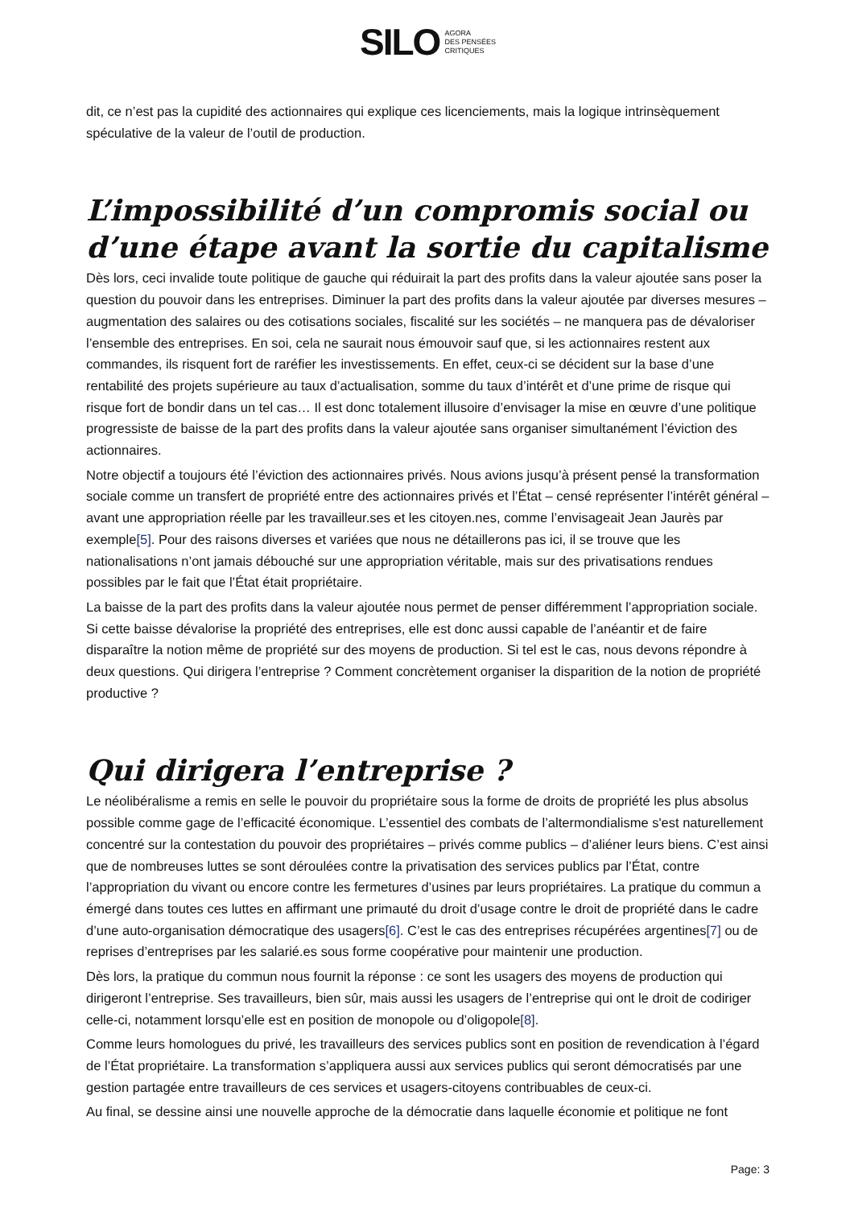SILO AGORA
DES PENSÉES
CRITIQUES
dit, ce n’est pas la cupidité des actionnaires qui explique ces licenciements, mais la logique intrinsèquement spéculative de la valeur de l’outil de production.
L’impossibilité d’un compromis social ou d’une étape avant la sortie du capitalisme
Dès lors, ceci invalide toute politique de gauche qui réduirait la part des profits dans la valeur ajoutée sans poser la question du pouvoir dans les entreprises. Diminuer la part des profits dans la valeur ajoutée par diverses mesures – augmentation des salaires ou des cotisations sociales, fiscalité sur les sociétés – ne manquera pas de dévaloriser l’ensemble des entreprises. En soi, cela ne saurait nous émouvoir sauf que, si les actionnaires restent aux commandes, ils risquent fort de raréfier les investissements. En effet, ceux-ci se décident sur la base d’une rentabilité des projets supérieure au taux d’actualisation, somme du taux d’intérêt et d’une prime de risque qui risque fort de bondir dans un tel cas… Il est donc totalement illusoire d’envisager la mise en œuvre d’une politique progressiste de baisse de la part des profits dans la valeur ajoutée sans organiser simultanément l’éviction des actionnaires.
Notre objectif a toujours été l’éviction des actionnaires privés. Nous avions jusqu’à présent pensé la transformation sociale comme un transfert de propriété entre des actionnaires privés et l’État – censé représenter l’intérêt général – avant une appropriation réelle par les travailleur.ses et les citoyen.nes, comme l’envisageait Jean Jaurès par exemple[5]. Pour des raisons diverses et variées que nous ne détaillerons pas ici, il se trouve que les nationalisations n’ont jamais débouché sur une appropriation véritable, mais sur des privatisations rendues possibles par le fait que l’État était propriétaire.
La baisse de la part des profits dans la valeur ajoutée nous permet de penser différemment l’appropriation sociale. Si cette baisse dévalorise la propriété des entreprises, elle est donc aussi capable de l’anéantir et de faire disparaître la notion même de propriété sur des moyens de production. Si tel est le cas, nous devons répondre à deux questions. Qui dirigera l’entreprise ? Comment concrètement organiser la disparition de la notion de propriété productive ?
Qui dirigera l’entreprise ?
Le néolibéralisme a remis en selle le pouvoir du propriétaire sous la forme de droits de propriété les plus absolus possible comme gage de l’efficacité économique. L’essentiel des combats de l’altermondialisme s'est naturellement concentré sur la contestation du pouvoir des propriétaires – privés comme publics – d’aliéner leurs biens. C’est ainsi que de nombreuses luttes se sont déroulées contre la privatisation des services publics par l’État, contre l’appropriation du vivant ou encore contre les fermetures d’usines par leurs propriétaires. La pratique du commun a émergé dans toutes ces luttes en affirmant une primauté du droit d’usage contre le droit de propriété dans le cadre d’une auto-organisation démocratique des usagers[6]. C’est le cas des entreprises récupérées argentines[7] ou de reprises d’entreprises par les salarié.es sous forme coopérative pour maintenir une production.
Dès lors, la pratique du commun nous fournit la réponse : ce sont les usagers des moyens de production qui dirigeront l’entreprise. Ses travailleurs, bien sûr, mais aussi les usagers de l’entreprise qui ont le droit de codiriger celle-ci, notamment lorsqu’elle est en position de monopole ou d’oligopole[8].
Comme leurs homologues du privé, les travailleurs des services publics sont en position de revendication à l’égard de l’État propriétaire. La transformation s’appliquera aussi aux services publics qui seront démocratisés par une gestion partagée entre travailleurs de ces services et usagers-citoyens contribuables de ceux-ci.
Au final, se dessine ainsi une nouvelle approche de la démocratie dans laquelle économie et politique ne font
Page: 3